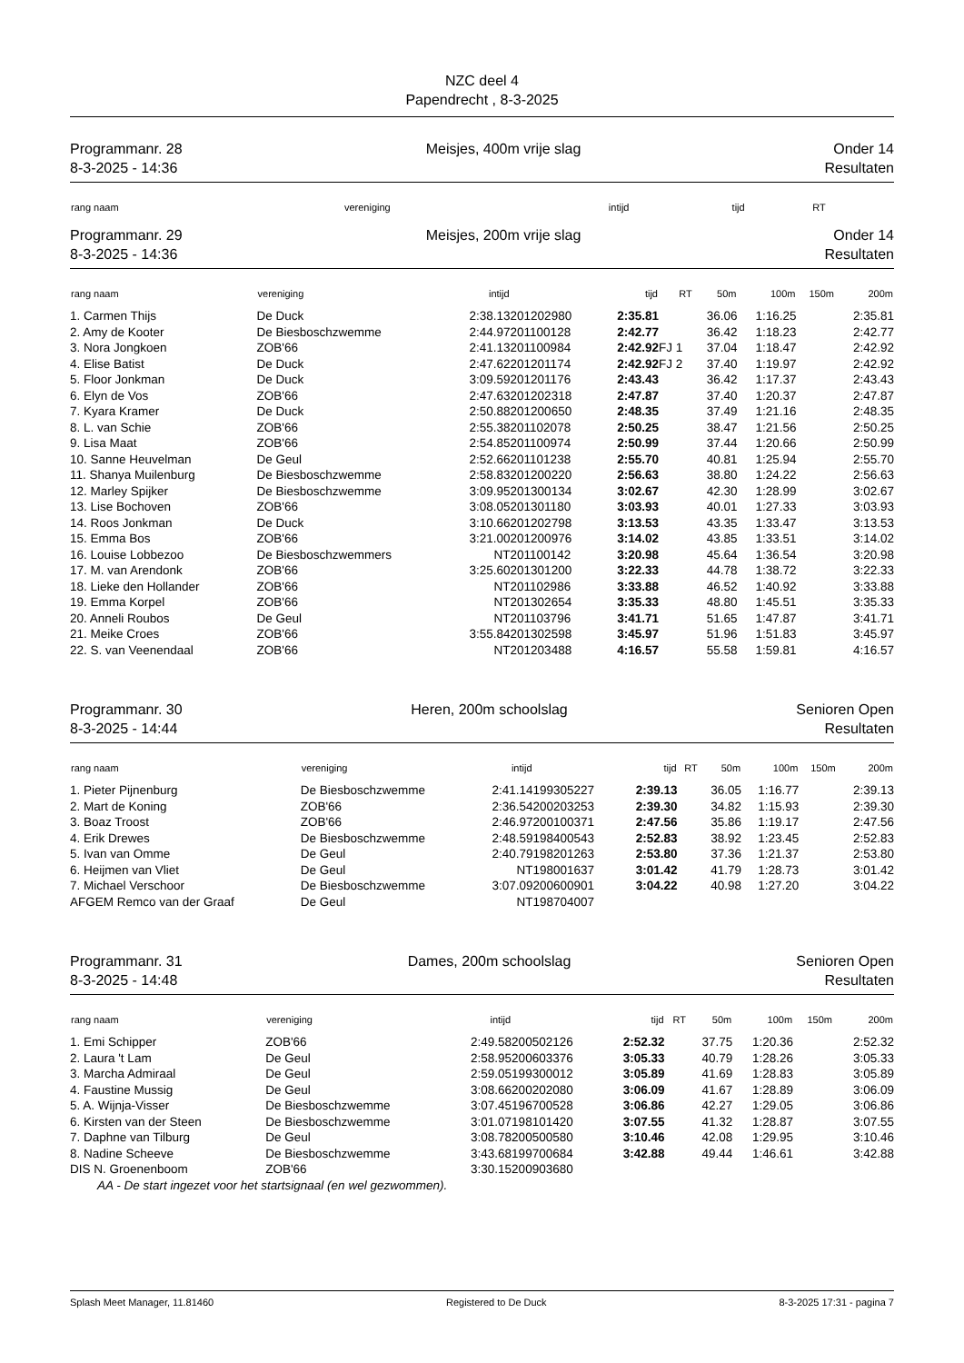NZC deel 4
Papendrecht , 8-3-2025
Programmanr. 28
8-3-2025 - 14:36
Meisjes, 400m vrije slag Onder 14
Resultaten
| rang naam | vereniging | intijd | tijd | RT |
| --- | --- | --- | --- | --- |
Programmanr. 29
8-3-2025 - 14:36
Meisjes, 200m vrije slag Onder 14
Resultaten
| rang naam | vereniging | intijd | | tijd | RT | 50m | 100m | 150m | 200m |
| --- | --- | --- | --- | --- | --- | --- | --- | --- | --- |
| 1. Carmen Thijs | De Duck | 2:38.13 | 201202980 | 2:35.81 | | 36.06 | 1:16.25 | | 2:35.81 |
| 2. Amy de Kooter | De Biesboschzwemme | 2:44.97 | 201100128 | 2:42.77 | | 36.42 | 1:18.23 | | 2:42.77 |
| 3. Nora Jongkoen | ZOB'66 | 2:41.13 | 201100984 | 2:42.92 | FJ 1 | 37.04 | 1:18.47 | | 2:42.92 |
| 4. Elise Batist | De Duck | 2:47.62 | 201201174 | 2:42.92 | FJ 2 | 37.40 | 1:19.97 | | 2:42.92 |
| 5. Floor Jonkman | De Duck | 3:09.59 | 201201176 | 2:43.43 | | 36.42 | 1:17.37 | | 2:43.43 |
| 6. Elyn de Vos | ZOB'66 | 2:47.63 | 201202318 | 2:47.87 | | 37.40 | 1:20.37 | | 2:47.87 |
| 7. Kyara Kramer | De Duck | 2:50.88 | 201200650 | 2:48.35 | | 37.49 | 1:21.16 | | 2:48.35 |
| 8. L. van Schie | ZOB'66 | 2:55.38 | 201102078 | 2:50.25 | | 38.47 | 1:21.56 | | 2:50.25 |
| 9. Lisa Maat | ZOB'66 | 2:54.85 | 201100974 | 2:50.99 | | 37.44 | 1:20.66 | | 2:50.99 |
| 10. Sanne Heuvelman | De Geul | 2:52.66 | 201101238 | 2:55.70 | | 40.81 | 1:25.94 | | 2:55.70 |
| 11. Shanya Muilenburg | De Biesboschzwemme | 2:58.83 | 201200220 | 2:56.63 | | 38.80 | 1:24.22 | | 2:56.63 |
| 12. Marley Spijker | De Biesboschzwemme | 3:09.95 | 201300134 | 3:02.67 | | 42.30 | 1:28.99 | | 3:02.67 |
| 13. Lise Bochoven | ZOB'66 | 3:08.05 | 201301180 | 3:03.93 | | 40.01 | 1:27.33 | | 3:03.93 |
| 14. Roos Jonkman | De Duck | 3:10.66 | 201202798 | 3:13.53 | | 43.35 | 1:33.47 | | 3:13.53 |
| 15. Emma Bos | ZOB'66 | 3:21.00 | 201200976 | 3:14.02 | | 43.85 | 1:33.51 | | 3:14.02 |
| 16. Louise Lobbezoo | De Biesboschzwemmers | NT | 201100142 | 3:20.98 | | 45.64 | 1:36.54 | | 3:20.98 |
| 17. M. van Arendonk | ZOB'66 | 3:25.60 | 201301200 | 3:22.33 | | 44.78 | 1:38.72 | | 3:22.33 |
| 18. Lieke den Hollander | ZOB'66 | NT | 201102986 | 3:33.88 | | 46.52 | 1:40.92 | | 3:33.88 |
| 19. Emma Korpel | ZOB'66 | NT | 201302654 | 3:35.33 | | 48.80 | 1:45.51 | | 3:35.33 |
| 20. Anneli Roubos | De Geul | NT | 201103796 | 3:41.71 | | 51.65 | 1:47.87 | | 3:41.71 |
| 21. Meike Croes | ZOB'66 | 3:55.84 | 201302598 | 3:45.97 | | 51.96 | 1:51.83 | | 3:45.97 |
| 22. S. van Veenendaal | ZOB'66 | NT | 201203488 | 4:16.57 | | 55.58 | 1:59.81 | | 4:16.57 |
Programmanr. 30
8-3-2025 - 14:44
Heren, 200m schoolslag Senioren Open
Resultaten
| rang naam | vereniging | intijd | | tijd | RT | 50m | 100m | 150m | 200m |
| --- | --- | --- | --- | --- | --- | --- | --- | --- | --- |
| 1. Pieter Pijnenburg | De Biesboschzwemme | 2:41.14 | 199305227 | 2:39.13 | | 36.05 | 1:16.77 | | 2:39.13 |
| 2. Mart de Koning | ZOB'66 | 2:36.54 | 200203253 | 2:39.30 | | 34.82 | 1:15.93 | | 2:39.30 |
| 3. Boaz Troost | ZOB'66 | 2:46.97 | 200100371 | 2:47.56 | | 35.86 | 1:19.17 | | 2:47.56 |
| 4. Erik Drewes | De Biesboschzwemme | 2:48.59 | 198400543 | 2:52.83 | | 38.92 | 1:23.45 | | 2:52.83 |
| 5. Ivan van Omme | De Geul | 2:40.79 | 198201263 | 2:53.80 | | 37.36 | 1:21.37 | | 2:53.80 |
| 6. Heijmen van Vliet | De Geul | NT | 198001637 | 3:01.42 | | 41.79 | 1:28.73 | | 3:01.42 |
| 7. Michael Verschoor | De Biesboschzwemme | 3:07.09 | 200600901 | 3:04.22 | | 40.98 | 1:27.20 | | 3:04.22 |
| AFGEM Remco van der Graaf | De Geul | NT | 198704007 | | | | | | |
Programmanr. 31
8-3-2025 - 14:48
Dames, 200m schoolslag Senioren Open
Resultaten
| rang naam | vereniging | intijd | | tijd | RT | 50m | 100m | 150m | 200m |
| --- | --- | --- | --- | --- | --- | --- | --- | --- | --- |
| 1. Emi Schipper | ZOB'66 | 2:49.58 | 200502126 | 2:52.32 | | 37.75 | 1:20.36 | | 2:52.32 |
| 2. Laura 't Lam | De Geul | 2:58.95 | 200603376 | 3:05.33 | | 40.79 | 1:28.26 | | 3:05.33 |
| 3. Marcha Admiraal | De Geul | 2:59.05 | 199300012 | 3:05.89 | | 41.69 | 1:28.83 | | 3:05.89 |
| 4. Faustine Mussig | De Geul | 3:08.66 | 200202080 | 3:06.09 | | 41.67 | 1:28.89 | | 3:06.09 |
| 5. A. Wijnja-Visser | De Biesboschzwemme | 3:07.45 | 196700528 | 3:06.86 | | 42.27 | 1:29.05 | | 3:06.86 |
| 6. Kirsten van der Steen | De Biesboschzwemme | 3:01.07 | 198101420 | 3:07.55 | | 41.32 | 1:28.87 | | 3:07.55 |
| 7. Daphne van Tilburg | De Geul | 3:08.78 | 200500580 | 3:10.46 | | 42.08 | 1:29.95 | | 3:10.46 |
| 8. Nadine Scheeve | De Biesboschzwemme | 3:43.68 | 199700684 | 3:42.88 | | 49.44 | 1:46.61 | | 3:42.88 |
| DIS N. Groenenboom | ZOB'66 | 3:30.15 | 200903680 | | | | | | |
| AA - De start ingezet voor het startsignaal (en wel gezwommen). | | | | | | | | | |
Splash Meet Manager, 11.81460 Registered to De Duck 8-3-2025 17:31 - pagina 7